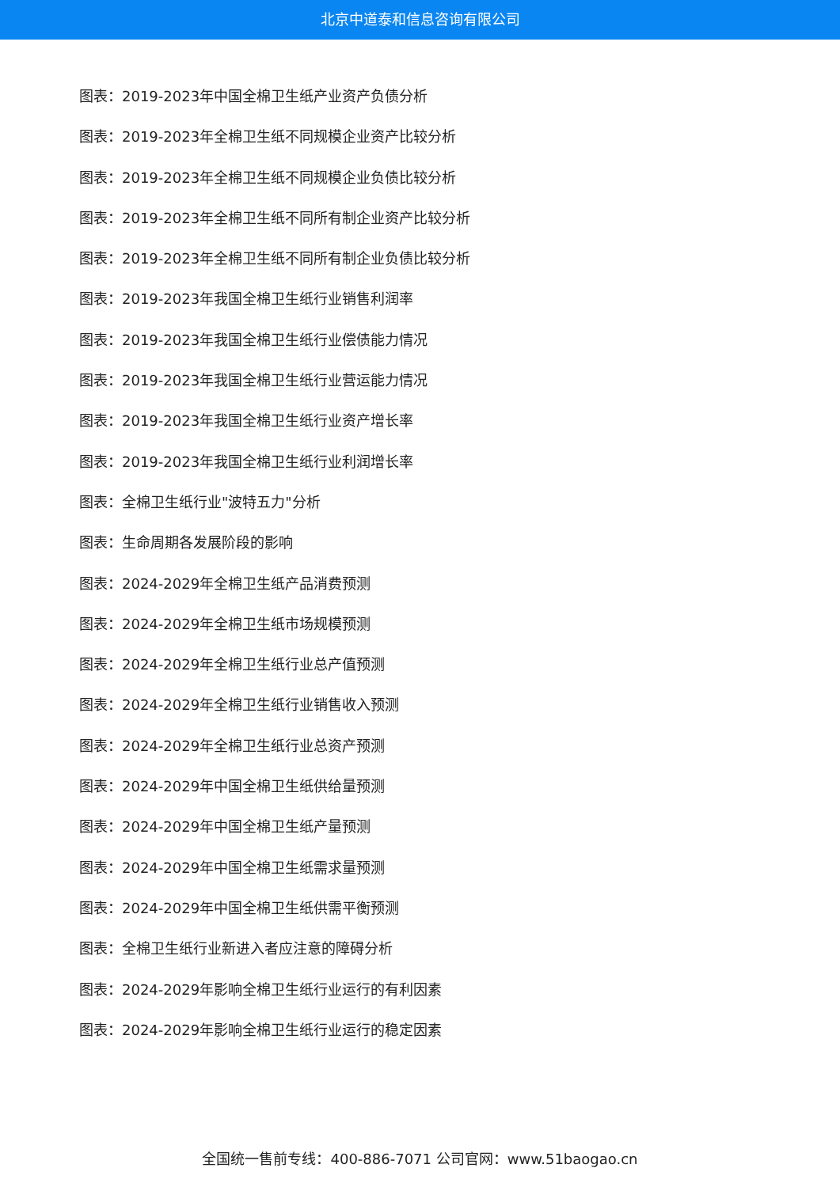北京中道泰和信息咨询有限公司
图表：2019-2023年中国全棉卫生纸产业资产负债分析
图表：2019-2023年全棉卫生纸不同规模企业资产比较分析
图表：2019-2023年全棉卫生纸不同规模企业负债比较分析
图表：2019-2023年全棉卫生纸不同所有制企业资产比较分析
图表：2019-2023年全棉卫生纸不同所有制企业负债比较分析
图表：2019-2023年我国全棉卫生纸行业销售利润率
图表：2019-2023年我国全棉卫生纸行业偿债能力情况
图表：2019-2023年我国全棉卫生纸行业营运能力情况
图表：2019-2023年我国全棉卫生纸行业资产增长率
图表：2019-2023年我国全棉卫生纸行业利润增长率
图表：全棉卫生纸行业"波特五力"分析
图表：生命周期各发展阶段的影响
图表：2024-2029年全棉卫生纸产品消费预测
图表：2024-2029年全棉卫生纸市场规模预测
图表：2024-2029年全棉卫生纸行业总产值预测
图表：2024-2029年全棉卫生纸行业销售收入预测
图表：2024-2029年全棉卫生纸行业总资产预测
图表：2024-2029年中国全棉卫生纸供给量预测
图表：2024-2029年中国全棉卫生纸产量预测
图表：2024-2029年中国全棉卫生纸需求量预测
图表：2024-2029年中国全棉卫生纸供需平衡预测
图表：全棉卫生纸行业新进入者应注意的障碍分析
图表：2024-2029年影响全棉卫生纸行业运行的有利因素
图表：2024-2029年影响全棉卫生纸行业运行的稳定因素
全国统一售前专线：400-886-7071 公司官网：www.51baogao.cn